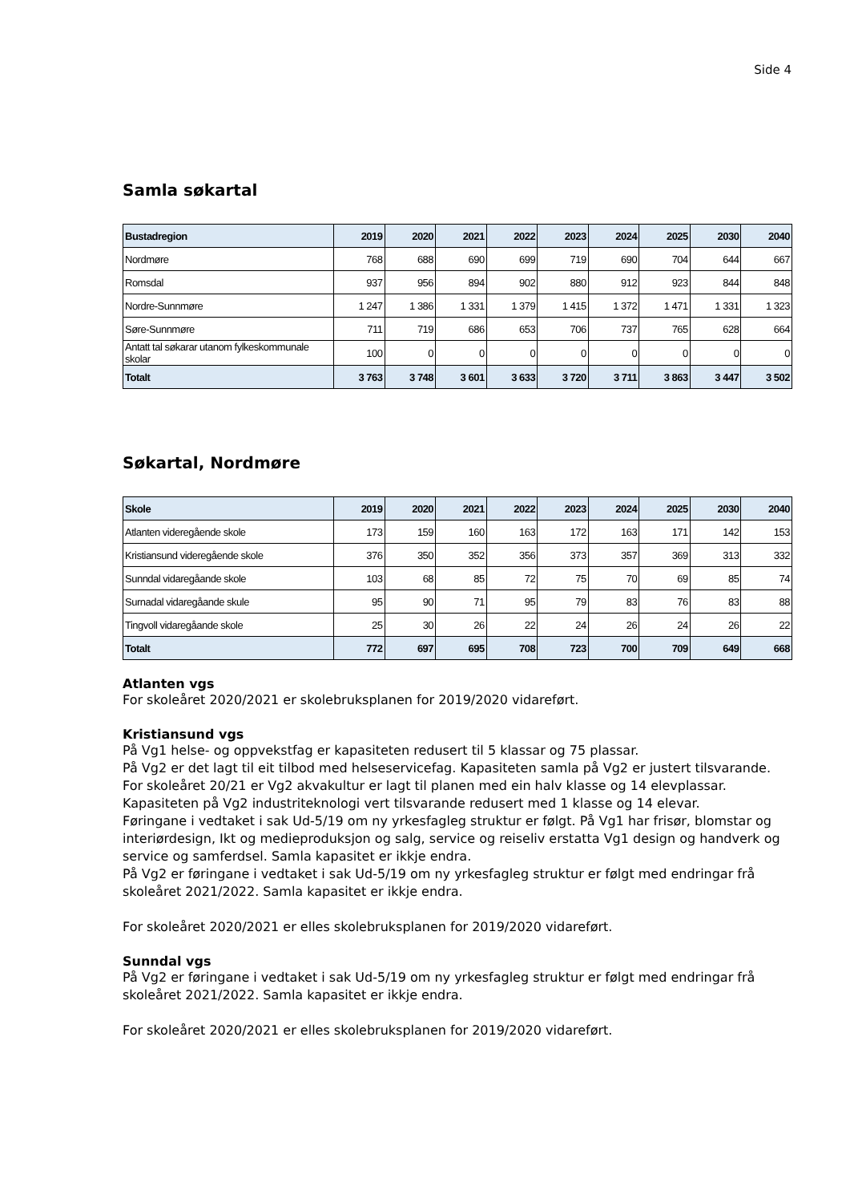Side 4
Samla søkartal
| Bustadregion | 2019 | 2020 | 2021 | 2022 | 2023 | 2024 | 2025 | 2030 | 2040 |
| --- | --- | --- | --- | --- | --- | --- | --- | --- | --- |
| Nordmøre | 768 | 688 | 690 | 699 | 719 | 690 | 704 | 644 | 667 |
| Romsdal | 937 | 956 | 894 | 902 | 880 | 912 | 923 | 844 | 848 |
| Nordre-Sunnmøre | 1 247 | 1 386 | 1 331 | 1 379 | 1 415 | 1 372 | 1 471 | 1 331 | 1 323 |
| Søre-Sunnmøre | 711 | 719 | 686 | 653 | 706 | 737 | 765 | 628 | 664 |
| Antatt tal søkarar utanom fylkeskommunale skolar | 100 | 0 | 0 | 0 | 0 | 0 | 0 | 0 | 0 |
| Totalt | 3 763 | 3 748 | 3 601 | 3 633 | 3 720 | 3 711 | 3 863 | 3 447 | 3 502 |
Søkartal, Nordmøre
| Skole | 2019 | 2020 | 2021 | 2022 | 2023 | 2024 | 2025 | 2030 | 2040 |
| --- | --- | --- | --- | --- | --- | --- | --- | --- | --- |
| Atlanten videregående skole | 173 | 159 | 160 | 163 | 172 | 163 | 171 | 142 | 153 |
| Kristiansund videregående skole | 376 | 350 | 352 | 356 | 373 | 357 | 369 | 313 | 332 |
| Sunndal vidaregåande skole | 103 | 68 | 85 | 72 | 75 | 70 | 69 | 85 | 74 |
| Surnadal vidaregåande skule | 95 | 90 | 71 | 95 | 79 | 83 | 76 | 83 | 88 |
| Tingvoll vidaregåande skole | 25 | 30 | 26 | 22 | 24 | 26 | 24 | 26 | 22 |
| Totalt | 772 | 697 | 695 | 708 | 723 | 700 | 709 | 649 | 668 |
Atlanten vgs
For skoleåret 2020/2021 er skolebruksplanen for 2019/2020 vidareført.
Kristiansund vgs
På Vg1 helse- og oppvekstfag er kapasiteten redusert til 5 klassar og 75 plassar.
På Vg2 er det lagt til eit tilbod med helseservicefag. Kapasiteten samla på Vg2 er justert tilsvarande.
For skoleåret 20/21 er Vg2 akvakultur er lagt til planen med ein halv klasse og 14 elevplassar.
Kapasiteten på Vg2 industriteknologi vert tilsvarande redusert med 1 klasse og 14 elevar.
Føringane i vedtaket i sak Ud-5/19 om ny yrkesfagleg struktur er følgt. På Vg1 har frisør, blomstar og interiørdesign, Ikt og medieproduksjon og salg, service og reiseliv erstatta Vg1 design og handverk og service og samferdsel. Samla kapasitet er ikkje endra.
På Vg2 er føringane i vedtaket i sak Ud-5/19 om ny yrkesfagleg struktur er følgt med endringar frå skoleåret 2021/2022. Samla kapasitet er ikkje endra.
For skoleåret 2020/2021 er elles skolebruksplanen for 2019/2020 vidareført.
Sunndal vgs
På Vg2 er føringane i vedtaket i sak Ud-5/19 om ny yrkesfagleg struktur er følgt med endringar frå skoleåret 2021/2022. Samla kapasitet er ikkje endra.
For skoleåret 2020/2021 er elles skolebruksplanen for 2019/2020 vidareført.